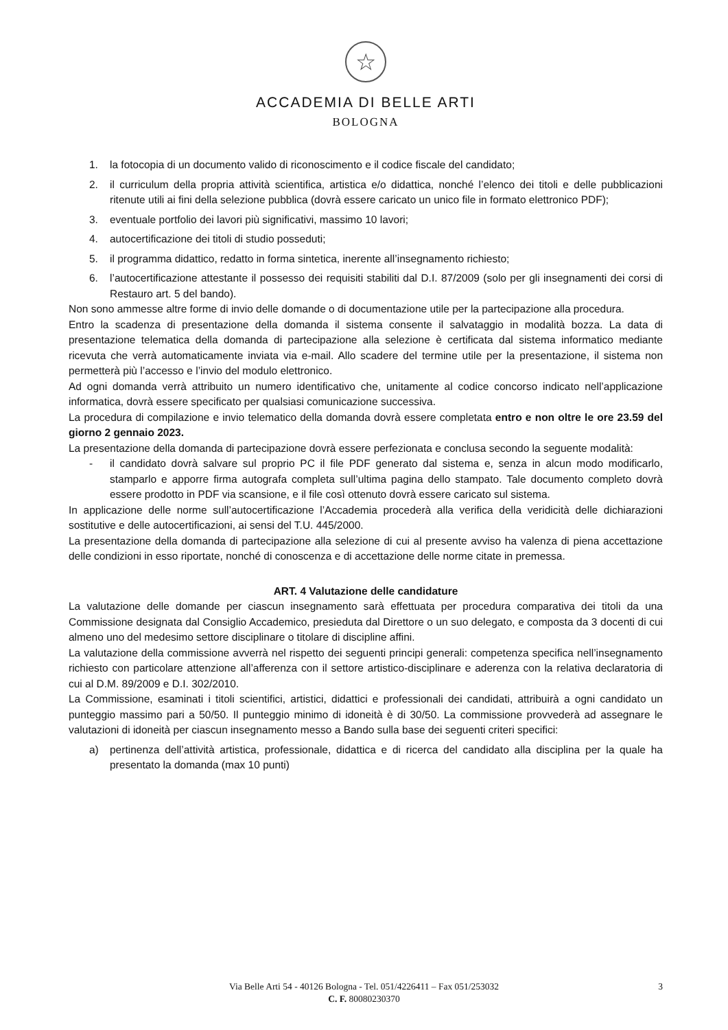☆
ACCADEMIA DI BELLE ARTI
BOLOGNA
1. la fotocopia di un documento valido di riconoscimento e il codice fiscale del candidato;
2. il curriculum della propria attività scientifica, artistica e/o didattica, nonché l’elenco dei titoli e delle pubblicazioni ritenute utili ai fini della selezione pubblica (dovrà essere caricato un unico file in formato elettronico PDF);
3. eventuale portfolio dei lavori più significativi, massimo 10 lavori;
4. autocertificazione dei titoli di studio posseduti;
5. il programma didattico, redatto in forma sintetica, inerente all’insegnamento richiesto;
6. l’autocertificazione attestante il possesso dei requisiti stabiliti dal D.I. 87/2009 (solo per gli insegnamenti dei corsi di Restauro art. 5 del bando).
Non sono ammesse altre forme di invio delle domande o di documentazione utile per la partecipazione alla procedura.
Entro la scadenza di presentazione della domanda il sistema consente il salvataggio in modalità bozza. La data di presentazione telematica della domanda di partecipazione alla selezione è certificata dal sistema informatico mediante ricevuta che verrà automaticamente inviata via e-mail. Allo scadere del termine utile per la presentazione, il sistema non permetterà più l’accesso e l’invio del modulo elettronico.
Ad ogni domanda verrà attribuito un numero identificativo che, unitamente al codice concorso indicato nell’applicazione informatica, dovrà essere specificato per qualsiasi comunicazione successiva.
La procedura di compilazione e invio telematico della domanda dovrà essere completata entro e non oltre le ore 23.59 del giorno 2 gennaio 2023.
La presentazione della domanda di partecipazione dovrà essere perfezionata e conclusa secondo la seguente modalità:
- il candidato dovrà salvare sul proprio PC il file PDF generato dal sistema e, senza in alcun modo modificarlo, stamparlo e apporre firma autografa completa sull’ultima pagina dello stampato. Tale documento completo dovrà essere prodotto in PDF via scansione, e il file così ottenuto dovrà essere caricato sul sistema.
In applicazione delle norme sull’autocertificazione l’Accademia procederà alla verifica della veridicità delle dichiarazioni sostitutive e delle autocertificazioni, ai sensi del T.U. 445/2000.
La presentazione della domanda di partecipazione alla selezione di cui al presente avviso ha valenza di piena accettazione delle condizioni in esso riportate, nonché di conoscenza e di accettazione delle norme citate in premessa.
ART. 4 Valutazione delle candidature
La valutazione delle domande per ciascun insegnamento sarà effettuata per procedura comparativa dei titoli da una Commissione designata dal Consiglio Accademico, presieduta dal Direttore o un suo delegato, e composta da 3 docenti di cui almeno uno del medesimo settore disciplinare o titolare di discipline affini.
La valutazione della commissione avverrà nel rispetto dei seguenti principi generali: competenza specifica nell’insegnamento richiesto con particolare attenzione all’afferenza con il settore artistico-disciplinare e aderenza con la relativa declaratoria di cui al D.M. 89/2009 e D.I. 302/2010.
La Commissione, esaminati i titoli scientifici, artistici, didattici e professionali dei candidati, attribuirà a ogni candidato un punteggio massimo pari a 50/50. Il punteggio minimo di idoneità è di 30/50. La commissione provvederà ad assegnare le valutazioni di idoneità per ciascun insegnamento messo a Bando sulla base dei seguenti criteri specifici:
a) pertinenza dell’attività artistica, professionale, didattica e di ricerca del candidato alla disciplina per la quale ha presentato la domanda (max 10 punti)
Via Belle Arti 54 - 40126 Bologna - Tel. 051/4226411 – Fax 051/253032
C. F. 80080230370
3